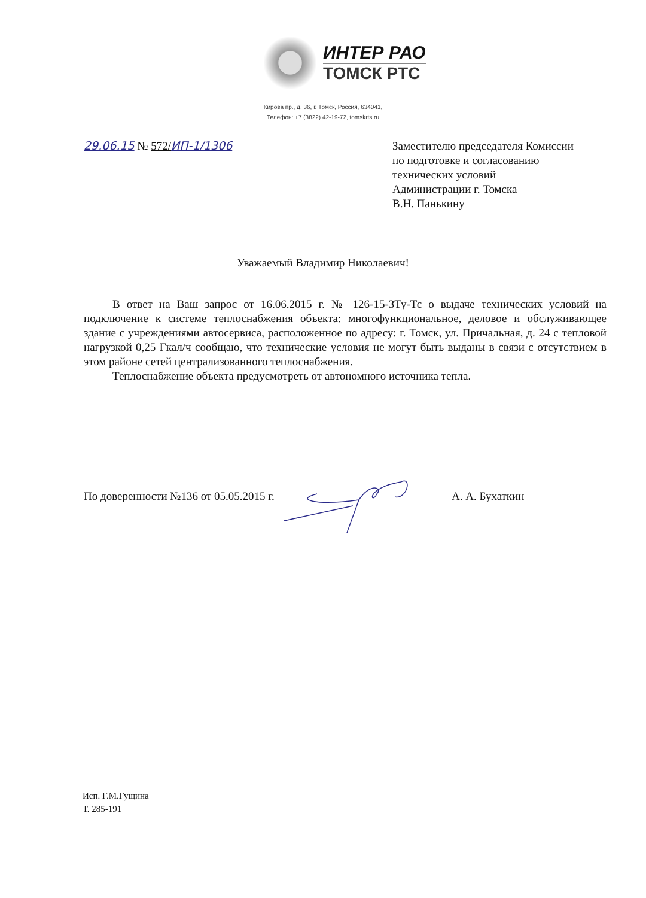ИНТЕР РАО
ТОМСК РТС
Кирова пр., д. 36, г. Томск, Россия, 634041,
Телефон: +7 (3822) 42-19-72, tomskrts.ru
29.06.15 № 572/ИП-1/1306
Заместителю председателя Комиссии
по подготовке и согласованию
технических условий
Администрации г. Томска
В.Н. Панькину
Уважаемый Владимир Николаевич!
В ответ на Ваш запрос от 16.06.2015 г. № 126-15-ЗТу-Тс о выдаче технических условий на подключение к системе теплоснабжения объекта: многофункциональное, деловое и обслуживающее здание с учреждениями автосервиса, расположенное по адресу: г. Томск, ул. Причальная, д. 24 с тепловой нагрузкой 0,25 Гкал/ч сообщаю, что технические условия не могут быть выданы в связи с отсутствием в этом районе сетей централизованного теплоснабжения.
Теплоснабжение объекта предусмотреть от автономного источника тепла.
По доверенности №136 от 05.05.2015 г. А. А. Бухаткин
Исп. Г.М.Гущина
Т. 285-191